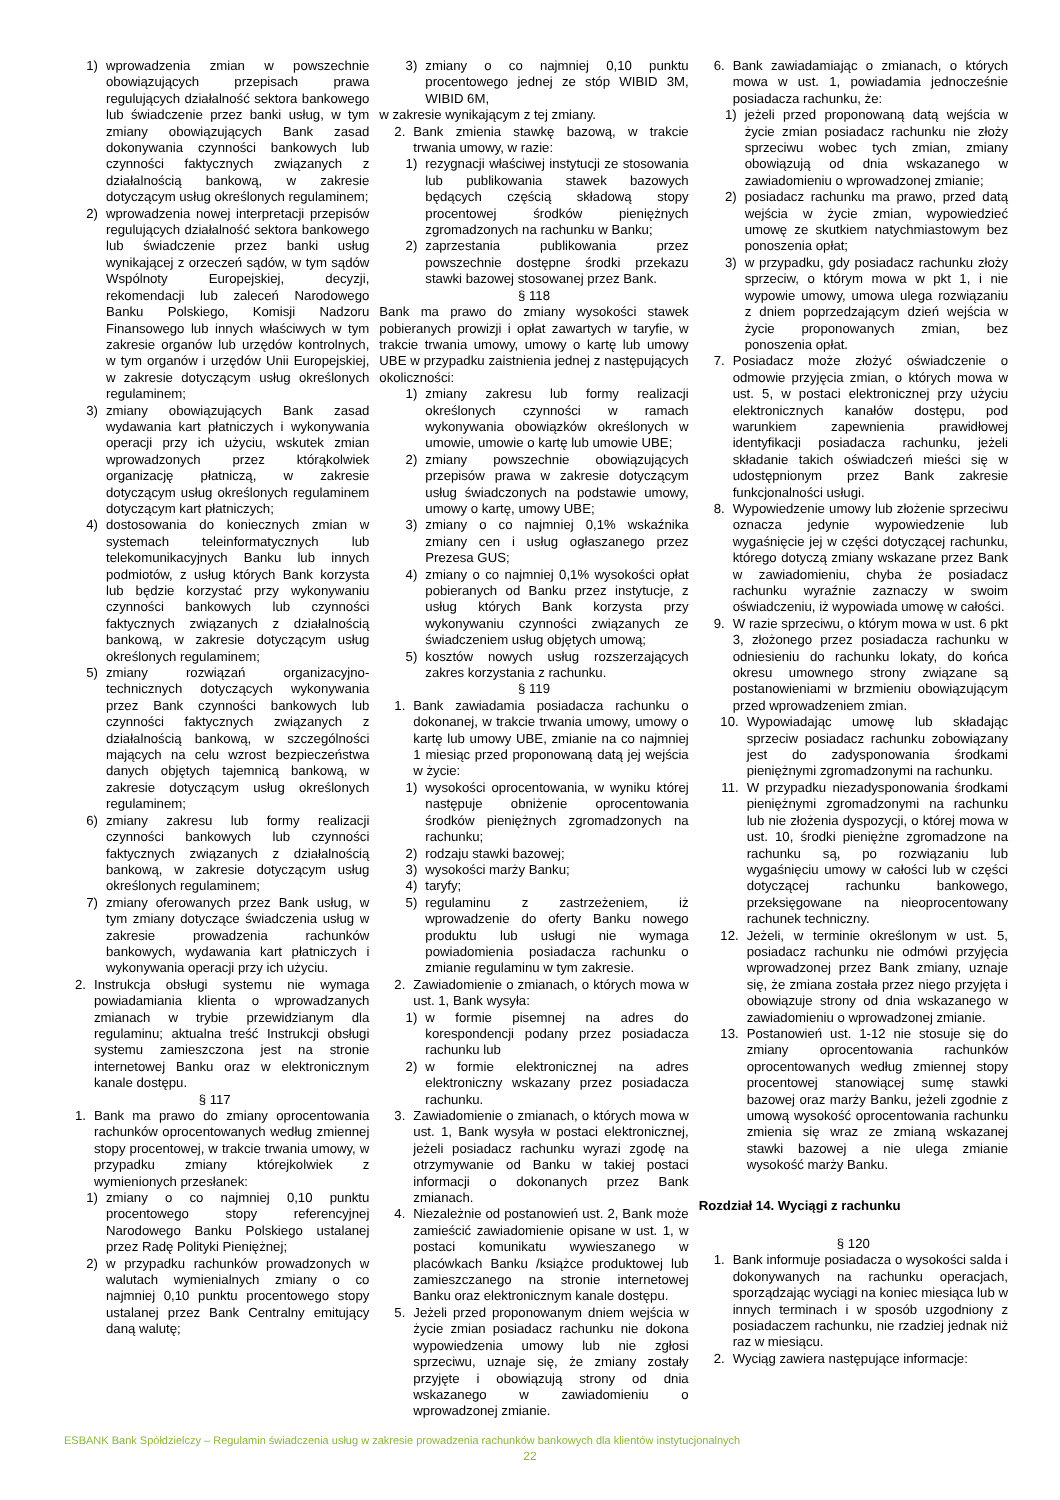1) wprowadzenia zmian w powszechnie obowiązujących przepisach prawa regulujących działalność sektora bankowego lub świadczenie przez banki usług, w tym zmiany obowiązujących Bank zasad dokonywania czynności bankowych lub czynności faktycznych związanych z działalnością bankową, w zakresie dotyczącym usług określonych regulaminem;
2) wprowadzenia nowej interpretacji przepisów regulujących działalność sektora bankowego lub świadczenie przez banki usług wynikającej z orzeczeń sądów, w tym sądów Wspólnoty Europejskiej, decyzji, rekomendacji lub zaleceń Narodowego Banku Polskiego, Komisji Nadzoru Finansowego lub innych właściwych w tym zakresie organów lub urzędów kontrolnych, w tym organów i urzędów Unii Europejskiej, w zakresie dotyczącym usług określonych regulaminem;
3) zmiany obowiązujących Bank zasad wydawania kart płatniczych i wykonywania operacji przy ich użyciu, wskutek zmian wprowadzonych przez którąkolwiek organizację płatniczą, w zakresie dotyczącym usług określonych regulaminem dotyczącym kart płatniczych;
4) dostosowania do koniecznych zmian w systemach teleinformatycznych lub telekomunikacyjnych Banku lub innych podmiotów, z usług których Bank korzysta lub będzie korzystać przy wykonywaniu czynności bankowych lub czynności faktycznych związanych z działalnością bankową, w zakresie dotyczącym usług określonych regulaminem;
5) zmiany rozwiązań organizacyjno-technicznych dotyczących wykonywania przez Bank czynności bankowych lub czynności faktycznych związanych z działalnością bankową, w szczególności mających na celu wzrost bezpieczeństwa danych objętych tajemnicą bankową, w zakresie dotyczącym usług określonych regulaminem;
6) zmiany zakresu lub formy realizacji czynności bankowych lub czynności faktycznych związanych z działalnością bankową, w zakresie dotyczącym usług określonych regulaminem;
7) zmiany oferowanych przez Bank usług, w tym zmiany dotyczące świadczenia usług w zakresie prowadzenia rachunków bankowych, wydawania kart płatniczych i wykonywania operacji przy ich użyciu.
2. Instrukcja obsługi systemu nie wymaga powiadamiania klienta o wprowadzanych zmianach w trybie przewidzianym dla regulaminu; aktualna treść Instrukcji obsługi systemu zamieszczona jest na stronie internetowej Banku oraz w elektronicznym kanale dostępu.
§ 117
1. Bank ma prawo do zmiany oprocentowania rachunków oprocentowanych według zmiennej stopy procentowej, w trakcie trwania umowy, w przypadku zmiany którejkolwiek z wymienionych przesłanek:
1) zmiany o co najmniej 0,10 punktu procentowego stopy referencyjnej Narodowego Banku Polskiego ustalanej przez Radę Polityki Pieniężnej;
2) w przypadku rachunków prowadzonych w walutach wymienialnych zmiany o co najmniej 0,10 punktu procentowego stopy ustalanej przez Bank Centralny emitujący daną walutę;
3) zmiany o co najmniej 0,10 punktu procentowego jednej ze stóp WIBID 3M, WIBID 6M,
w zakresie wynikającym z tej zmiany.
2. Bank zmienia stawkę bazową, w trakcie trwania umowy, w razie:
1) rezygnacji właściwej instytucji ze stosowania lub publikowania stawek bazowych będących częścią składową stopy procentowej środków pieniężnych zgromadzonych na rachunku w Banku;
2) zaprzestania publikowania przez powszechnie dostępne środki przekazu stawki bazowej stosowanej przez Bank.
§ 118
Bank ma prawo do zmiany wysokości stawek pobieranych prowizji i opłat zawartych w taryfie, w trakcie trwania umowy, umowy o kartę lub umowy UBE w przypadku zaistnienia jednej z następujących okoliczności:
1) zmiany zakresu lub formy realizacji określonych czynności w ramach wykonywania obowiązków określonych w umowie, umowie o kartę lub umowie UBE;
2) zmiany powszechnie obowiązujących przepisów prawa w zakresie dotyczącym usług świadczonych na podstawie umowy, umowy o kartę, umowy UBE;
3) zmiany o co najmniej 0,1% wskaźnika zmiany cen i usług ogłaszanego przez Prezesa GUS;
4) zmiany o co najmniej 0,1% wysokości opłat pobieranych od Banku przez instytucje, z usług których Bank korzysta przy wykonywaniu czynności związanych ze świadczeniem usług objętych umową;
5) kosztów nowych usług rozszerzających zakres korzystania z rachunku.
§ 119
1. Bank zawiadamia posiadacza rachunku o dokonanej, w trakcie trwania umowy, umowy o kartę lub umowy UBE, zmianie na co najmniej 1 miesiąc przed proponowaną datą jej wejścia w życie:
1) wysokości oprocentowania, w wyniku której następuje obniżenie oprocentowania środków pieniężnych zgromadzonych na rachunku;
2) rodzaju stawki bazowej;
3) wysokości marży Banku;
4) taryfy;
5) regulaminu z zastrzeżeniem, iż wprowadzenie do oferty Banku nowego produktu lub usługi nie wymaga powiadomienia posiadacza rachunku o zmianie regulaminu w tym zakresie.
2. Zawiadomienie o zmianach, o których mowa w ust. 1, Bank wysyła:
1) w formie pisemnej na adres do korespondencji podany przez posiadacza rachunku lub
2) w formie elektronicznej na adres elektroniczny wskazany przez posiadacza rachunku.
3. Zawiadomienie o zmianach, o których mowa w ust. 1, Bank wysyła w postaci elektronicznej, jeżeli posiadacz rachunku wyrazi zgodę na otrzymywanie od Banku w takiej postaci informacji o dokonanych przez Bank zmianach.
4. Niezależnie od postanowień ust. 2, Bank może zamieścić zawiadomienie opisane w ust. 1, w postaci komunikatu wywieszanego w placówkach Banku /książce produktowej lub zamieszczanego na stronie internetowej Banku oraz elektronicznym kanale dostępu.
5. Jeżeli przed proponowanym dniem wejścia w życie zmian posiadacz rachunku nie dokona wypowiedzenia umowy lub nie zgłosi sprzeciwu, uznaje się, że zmiany zostały przyjęte i obowiązują strony od dnia wskazanego w zawiadomieniu o wprowadzonej zmianie.
6. Bank zawiadamiając o zmianach, o których mowa w ust. 1, powiadamia jednocześnie posiadacza rachunku, że:
1) jeżeli przed proponowaną datą wejścia w życie zmian posiadacz rachunku nie złoży sprzeciwu wobec tych zmian, zmiany obowiązują od dnia wskazanego w zawiadomieniu o wprowadzonej zmianie;
2) posiadacz rachunku ma prawo, przed datą wejścia w życie zmian, wypowiedzieć umowę ze skutkiem natychmiastowym bez ponoszenia opłat;
3) w przypadku, gdy posiadacz rachunku złoży sprzeciw, o którym mowa w pkt 1, i nie wypowie umowy, umowa ulega rozwiązaniu z dniem poprzedzającym dzień wejścia w życie proponowanych zmian, bez ponoszenia opłat.
7. Posiadacz może złożyć oświadczenie o odmowie przyjęcia zmian, o których mowa w ust. 5, w postaci elektronicznej przy użyciu elektronicznych kanałów dostępu, pod warunkiem zapewnienia prawidłowej identyfikacji posiadacza rachunku, jeżeli składanie takich oświadczeń mieści się w udostępnionym przez Bank zakresie funkcjonalności usługi.
8. Wypowiedzenie umowy lub złożenie sprzeciwu oznacza jedynie wypowiedzenie lub wygaśnięcie jej w części dotyczącej rachunku, którego dotyczą zmiany wskazane przez Bank w zawiadomieniu, chyba że posiadacz rachunku wyraźnie zaznaczy w swoim oświadczeniu, iż wypowiada umowę w całości.
9. W razie sprzeciwu, o którym mowa w ust. 6 pkt 3, złożonego przez posiadacza rachunku w odniesieniu do rachunku lokaty, do końca okresu umownego strony związane są postanowieniami w brzmieniu obowiązującym przed wprowadzeniem zmian.
10. Wypowiadając umowę lub składając sprzeciw posiadacz rachunku zobowiązany jest do zadysponowania środkami pieniężnymi zgromadzonymi na rachunku.
11. W przypadku niezadysponowania środkami pieniężnymi zgromadzonymi na rachunku lub nie złożenia dyspozycji, o której mowa w ust. 10, środki pieniężne zgromadzone na rachunku są, po rozwiązaniu lub wygaśnięciu umowy w całości lub w części dotyczącej rachunku bankowego, przeksięgowane na nieoprocentowany rachunek techniczny.
12. Jeżeli, w terminie określonym w ust. 5, posiadacz rachunku nie odmówi przyjęcia wprowadzonej przez Bank zmiany, uznaje się, że zmiana została przez niego przyjęta i obowiązuje strony od dnia wskazanego w zawiadomieniu o wprowadzonej zmianie.
13. Postanowień ust. 1-12 nie stosuje się do zmiany oprocentowania rachunków oprocentowanych według zmiennej stopy procentowej stanowiącej sumę stawki bazowej oraz marży Banku, jeżeli zgodnie z umową wysokość oprocentowania rachunku zmienia się wraz ze zmianą wskazanej stawki bazowej a nie ulega zmianie wysokość marży Banku.
Rozdział 14. Wyciągi z rachunku
§ 120
1. Bank informuje posiadacza o wysokości salda i dokonywanych na rachunku operacjach, sporządzając wyciągi na koniec miesiąca lub w innych terminach i w sposób uzgodniony z posiadaczem rachunku, nie rzadziej jednak niż raz w miesiącu.
2. Wyciąg zawiera następujące informacje:
ESBANK Bank Spółdzielczy – Regulamin świadczenia usług w zakresie prowadzenia rachunków bankowych dla klientów instytucjonalnych
22